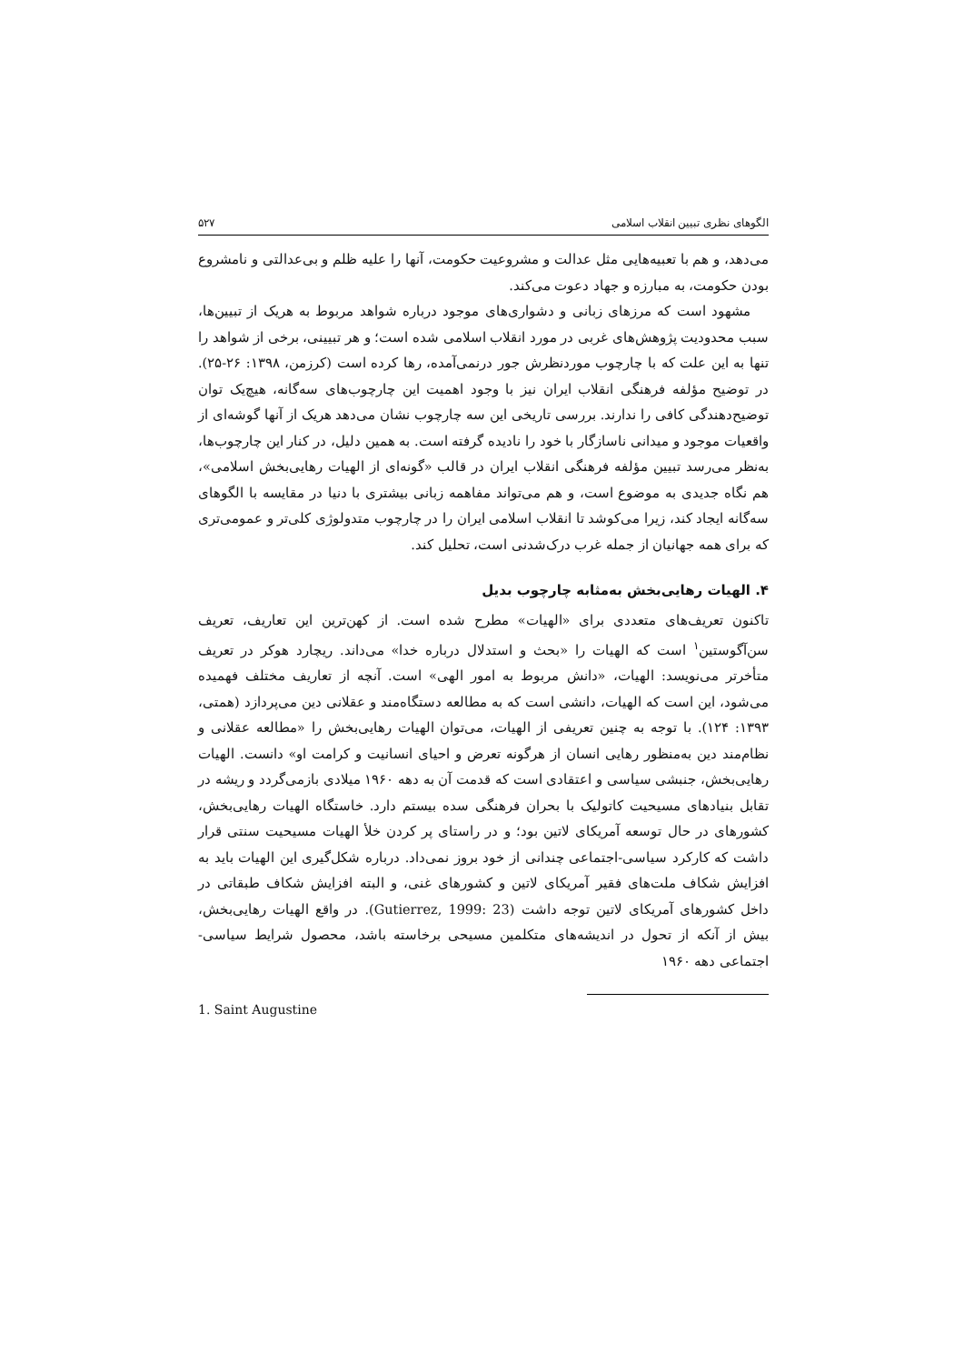الگوهای نظری تبیین انقلاب اسلامی ۵۲۷
می‌دهد، و هم با تعبیه‌هایی مثل عدالت و مشروعیت حکومت، آنها را علیه ظلم و بی‌عدالتی و نامشروع بودن حکومت، به مبارزه و جهاد دعوت می‌کند.
مشهود است که مرزهای زبانی و دشواری‌های موجود درباره شواهد مربوط به هریک از تبیین‌ها، سبب محدودیت پژوهش‌های غربی در مورد انقلاب اسلامی شده است؛ و هر تبیینی، برخی از شواهد را تنها به این علت که با چارچوب موردنظرش جور درنمی‌آمده، رها کرده است (کرزمن، ۱۳۹۸: ۲۶-۲۵). در توضیح مؤلفه فرهنگی انقلاب ایران نیز با وجود اهمیت این چارچوب‌های سه‌گانه، هیچ‌یک توان توضیح‌دهندگی کافی را ندارند. بررسی تاریخی این سه چارچوب نشان می‌دهد هریک از آنها گوشه‌ای از واقعیات موجود و میدانی ناسازگار با خود را نادیده گرفته است. به همین دلیل، در کنار این چارچوب‌ها، به‌نظر می‌رسد تبیین مؤلفه فرهنگی انقلاب ایران در قالب «گونه‌ای از الهیات رهایی‌بخش اسلامی»، هم نگاه جدیدی به موضوع است، و هم می‌تواند مفاهمه زبانی بیشتری با دنیا در مقایسه با الگوهای سه‌گانه ایجاد کند، زیرا می‌کوشد تا انقلاب اسلامی ایران را در چارچوب متدولوژی کلی‌تر و عمومی‌تری که برای همه جهانیان از جمله غرب درک‌شدنی است، تحلیل کند.
۴. الهیات رهایی‌بخش به‌مثابه چارچوب بدیل
تاکنون تعریف‌های متعددی برای «الهیات» مطرح شده است. از کهن‌ترین این تعاریف، تعریف سن‌آگوستین<sup>۱</sup> است که الهیات را «بحث و استدلال درباره خدا» می‌داند. ریچارد هوکر در تعریف متأخرتر می‌نویسد: الهیات، «دانش مربوط به امور الهی» است. آنچه از تعاریف مختلف فهمیده می‌شود، این است که الهیات، دانشی است که به مطالعه دستگاه‌مند و عقلانی دین می‌پردازد (همتی، ۱۳۹۳: ۱۲۴). با توجه به چنین تعریفی از الهیات، می‌توان الهیات رهایی‌بخش را «مطالعه عقلانی و نظام‌مند دین به‌منظور رهایی انسان از هرگونه تعرض و احیای انسانیت و کرامت او» دانست. الهیات رهایی‌بخش، جنبشی سیاسی و اعتقادی است که قدمت آن به دهه ۱۹۶۰ میلادی بازمی‌گردد و ریشه در تقابل بنیادهای مسیحیت کاتولیک با بحران فرهنگی سده بیستم دارد. خاستگاه الهیات رهایی‌بخش، کشورهای در حال توسعه آمریکای لاتین بود؛ و در راستای پر کردن خلأ الهیات مسیحیت سنتی قرار داشت که کارکرد سیاسی-اجتماعی چندانی از خود بروز نمی‌داد. درباره شکل‌گیری این الهیات باید به افزایش شکاف ملت‌های فقیر آمریکای لاتین و کشورهای غنی، و البته افزایش شکاف طبقاتی در داخل کشورهای آمریکای لاتین توجه داشت (Gutierrez, 1999: 23). در واقع الهیات رهایی‌بخش، بیش از آنکه از تحول در اندیشه‌های متکلمین مسیحی برخاسته باشد، محصول شرایط سیاسی-اجتماعی دهه ۱۹۶۰
1. Saint Augustine